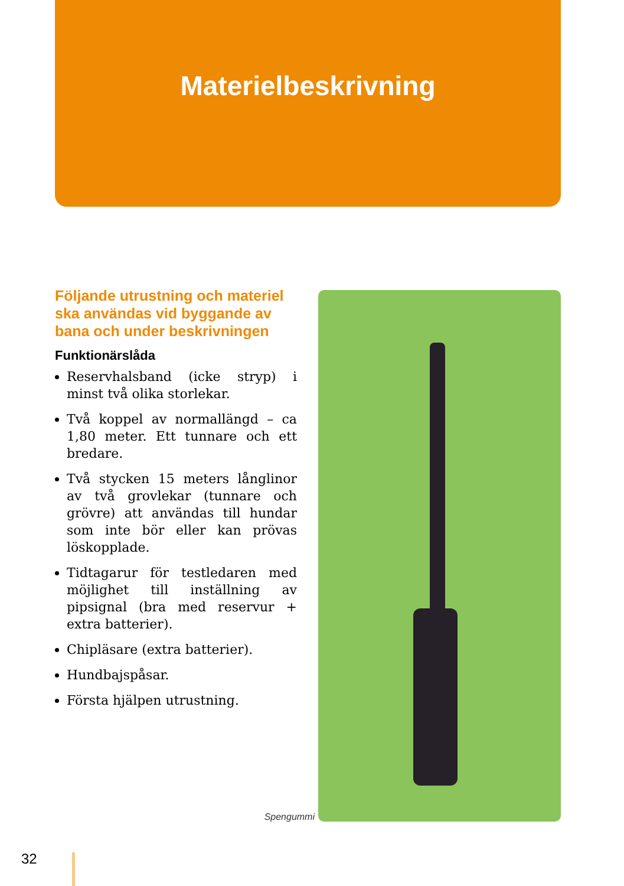Materielbeskrivning
Följande utrustning och materiel ska användas vid byggande av bana och under beskrivningen
Funktionärslåda
Reservhalsband (icke stryp) i minst två olika storlekar.
Två koppel av normallängd – ca 1,80 meter. Ett tunnare och ett bredare.
Två stycken 15 meters långlinor av två grovlekar (tunnare och grövre) att användas till hundar som inte bör eller kan prövas löskopplade.
Tidtagarur för testledaren med möjlighet till inställning av pipsignal (bra med reservur + extra batterier).
Chipläsare (extra batterier).
Hundbajspåsar.
Första hjälpen utrustning.
Spengummi
32